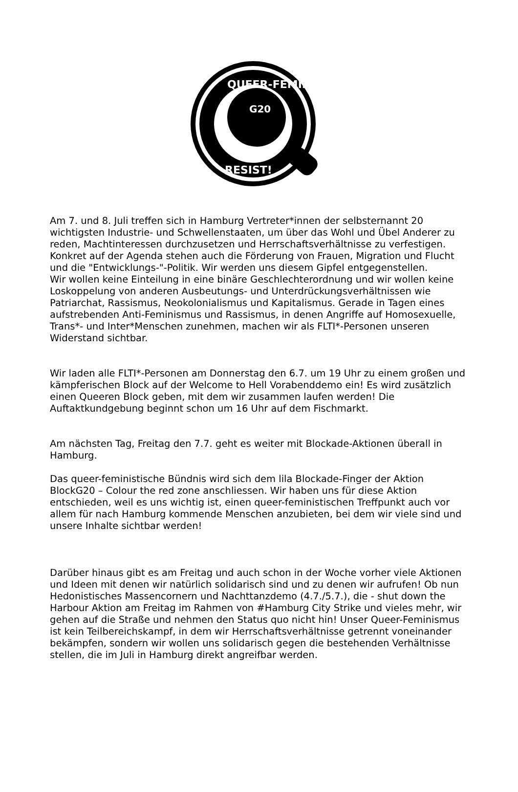QUEER-FEMINISTS
RESIST!
G20
Am 7. und 8. Juli treffen sich in Hamburg Vertreter*innen der selbsternannt 20 wichtigsten Industrie- und Schwellenstaaten, um über das Wohl und Übel Anderer zu reden, Machtinteressen durchzusetzen und Herrschaftsverhältnisse zu verfestigen. Konkret auf der Agenda stehen auch die Förderung von Frauen, Migration und Flucht und die "Entwicklungs-"-Politik. Wir werden uns diesem Gipfel entgegenstellen.
Wir wollen keine Einteilung in eine binäre Geschlechterordnung und wir wollen keine Loskoppelung von anderen Ausbeutungs- und Unterdrückungsverhältnissen wie Patriarchat, Rassismus, Neokolonialismus und Kapitalismus. Gerade in Tagen eines aufstrebenden Anti-Feminismus und Rassismus, in denen Angriffe auf Homosexuelle, Trans*- und Inter*Menschen zunehmen, machen wir als FLTI*-Personen unseren Widerstand sichtbar.
Wir laden alle FLTI*-Personen am Donnerstag den 6.7. um 19 Uhr zu einem großen und kämpferischen Block auf der Welcome to Hell Vorabenddemo ein! Es wird zusätzlich einen Queeren Block geben, mit dem wir zusammen laufen werden! Die Auftaktkundgebung beginnt schon um 16 Uhr auf dem Fischmarkt.
Am nächsten Tag, Freitag den 7.7. geht es weiter mit Blockade-Aktionen überall in Hamburg.
Das queer-feministische Bündnis wird sich dem lila Blockade-Finger der Aktion BlockG20 – Colour the red zone anschliessen. Wir haben uns für diese Aktion entschieden, weil es uns wichtig ist, einen queer-feministischen Treffpunkt auch vor allem für nach Hamburg kommende Menschen anzubieten, bei dem wir viele sind und unsere Inhalte sichtbar werden!
Darüber hinaus gibt es am Freitag und auch schon in der Woche vorher viele Aktionen und Ideen mit denen wir natürlich solidarisch sind und zu denen wir aufrufen! Ob nun Hedonistisches Massencornern und Nachttanzdemo (4.7./5.7.), die - shut down the Harbour Aktion am Freitag im Rahmen von #Hamburg City Strike und vieles mehr, wir gehen auf die Straße und nehmen den Status quo nicht hin! Unser Queer-Feminismus ist kein Teilbereichskampf, in dem wir Herrschaftsverhältnisse getrennt voneinander bekämpfen, sondern wir wollen uns solidarisch gegen die bestehenden Verhältnisse stellen, die im Juli in Hamburg direkt angreifbar werden.